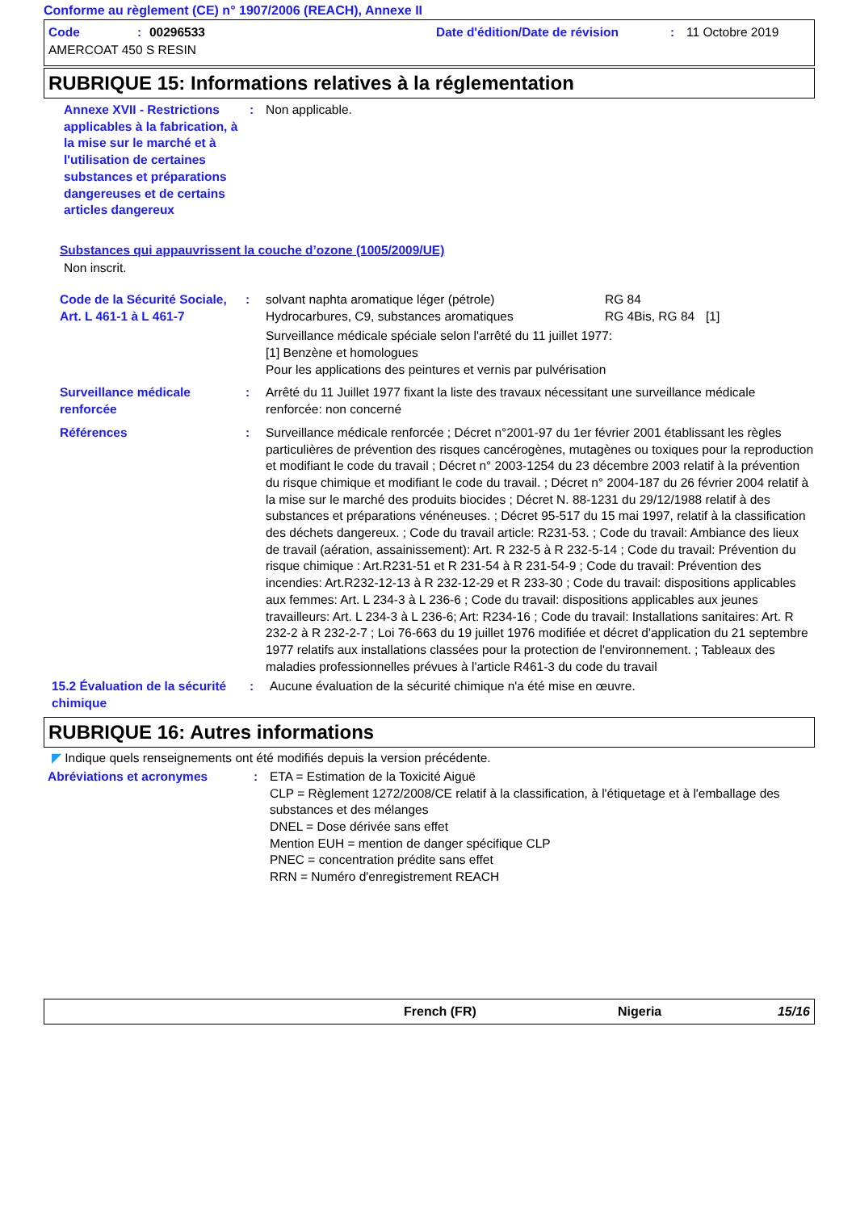Conforme au règlement (CE) n° 1907/2006 (REACH), Annexe II
Code: 00296533 Date d'édition/Date de révision: 11 Octobre 2019
AMERCOAT 450 S RESIN
RUBRIQUE 15: Informations relatives à la réglementation
Annexe XVII - Restrictions applicables à la fabrication, à la mise sur le marché et à l'utilisation de certaines substances et préparations dangereuses et de certains articles dangereux
: Non applicable.
Substances qui appauvrissent la couche d’ozone (1005/2009/UE)
Non inscrit.
Code de la Sécurité Sociale, Art. L 461-1 à L 461-7
: solvant naphta aromatique léger (pétrole)
Hydrocarbures, C9, substances aromatiques RG 84
RG 4Bis, RG 84
[1]
Surveillance médicale spéciale selon l'arrêté du 11 juillet 1977:
[1] Benzène et homologues
Pour les applications des peintures et vernis par pulvérisation
Surveillance médicale renforcée
: Arrêté du 11 Juillet 1977 fixant la liste des travaux nécessitant une surveillance médicale renforcée: non concerné
Références : Surveillance médicale renforcée ; Décret n°2001-97 du 1er février 2001 établissant les règles particulières de prévention des risques cancérogènes, mutagènes ou toxiques pour la reproduction et modifiant le code du travail ; Décret n° 2003-1254 du 23 décembre 2003 relatif à la prévention du risque chimique et modifiant le code du travail. ; Décret n° 2004-187 du 26 février 2004 relatif à la mise sur le marché des produits biocides ; Décret N. 88-1231 du 29/12/1988 relatif à des substances et préparations vénéneuses. ; Décret 95-517 du 15 mai 1997, relatif à la classification des déchets dangereux. ; Code du travail article: R231-53. ; Code du travail: Ambiance des lieux de travail (aération, assainissement): Art. R 232-5 à R 232-5-14 ; Code du travail: Prévention du risque chimique : Art.R231-51 et R 231-54 à R 231-54-9 ; Code du travail: Prévention des incendies: Art.R232-12-13 à R 232-12-29 et R 233-30 ; Code du travail: dispositions applicables aux femmes: Art. L 234-3 à L 236-6 ; Code du travail: dispositions applicables aux jeunes travailleurs: Art. L 234-3 à L 236-6; Art: R234-16 ; Code du travail: Installations sanitaires: Art. R 232-2 à R 232-2-7 ; Loi 76-663 du 19 juillet 1976 modifiée et décret d'application du 21 septembre 1977 relatifs aux installations classées pour la protection de l'environnement. ; Tableaux des maladies professionnelles prévues à l'article R461-3 du code du travail
15.2 Évaluation de la sécurité chimique
: Aucune évaluation de la sécurité chimique n'a été mise en œuvre.
RUBRIQUE 16: Autres informations
◤ Indique quels renseignements ont été modifiés depuis la version précédente.
Abréviations et acronymes : ETA = Estimation de la Toxicité Aiguë
CLP = Règlement 1272/2008/CE relatif à la classification, à l'étiquetage et à l'emballage des substances et des mélanges
DNEL = Dose dérivée sans effet
Mention EUH = mention de danger spécifique CLP
PNEC = concentration prédite sans effet
RRN = Numéro d'enregistrement REACH
French (FR) Nigeria 15/16